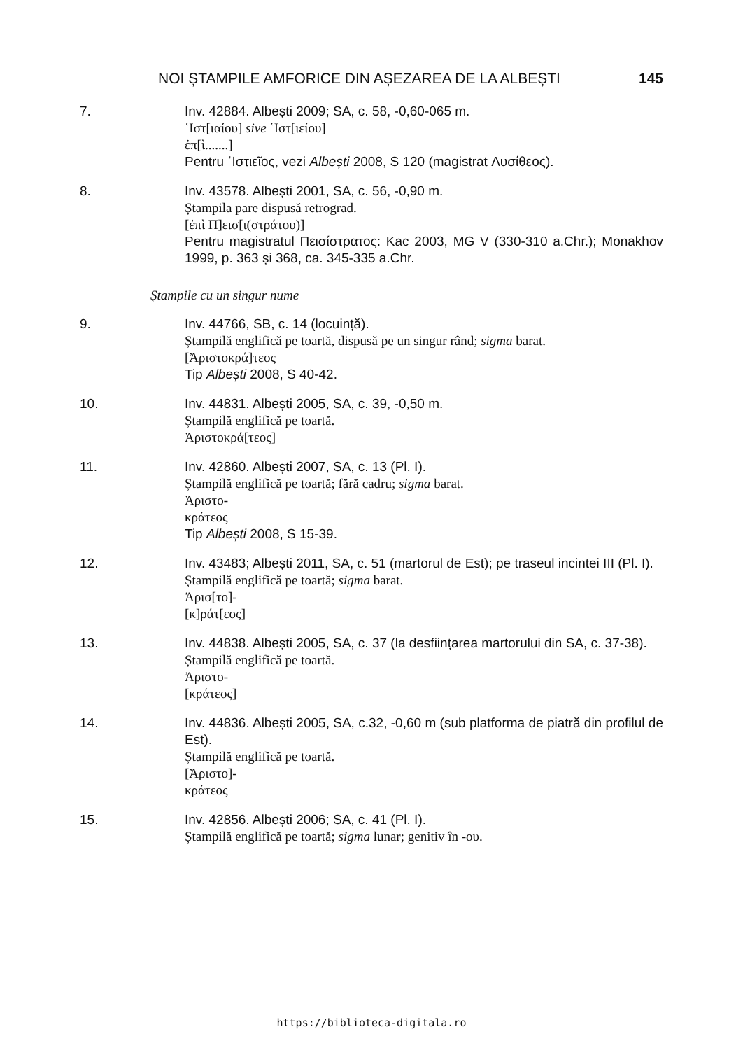NOI ȘTAMPILE AMFORICE DIN AȘEZAREA DE LA ALBEȘTI 145
7. Inv. 42884. Albești 2009; SA, c. 58, -0,60-065 m.
῾Ιστ[ιαίου] sive ῾Ιστ[ιείου]
ἐπ[ὶ.......]
Pentru ῾Ιστιεῖος, vezi Albești 2008, S 120 (magistrat Λυσίθεος).
8. Inv. 43578. Albești 2001, SA, c. 56, -0,90 m.
Ștampila pare dispusă retrograd.
[ἐπὶ Π]εισ[ι(στράτου)]
Pentru magistratul Πεισίστρατος: Kac 2003, MG V (330-310 a.Chr.); Monakhov 1999, p. 363 și 368, ca. 345-335 a.Chr.
Ștampile cu un singur nume
9. Inv. 44766, SB, c. 14 (locuință).
Ștampilă englifică pe toartă, dispusă pe un singur rând; sigma barat.
[Ἀριστοκρά]τεος
Tip Albești 2008, S 40-42.
10. Inv. 44831. Albești 2005, SA, c. 39, -0,50 m.
Ștampilă englifică pe toartă.
Ἀριστοκρά[τεος]
11. Inv. 42860. Albești 2007, SA, c. 13 (Pl. I).
Ștampilă englifică pe toartă; fără cadru; sigma barat.
Ἀριστο-
κράτεος
Tip Albești 2008, S 15-39.
12. Inv. 43483; Albești 2011, SA, c. 51 (martorul de Est); pe traseul incintei III (Pl. I).
Ștampilă englifică pe toartă; sigma barat.
Ἀρισ[το]-
[κ]ράτ[εος]
13. Inv. 44838. Albești 2005, SA, c. 37 (la desființarea martorului din SA, c. 37-38).
Ștampilă englifică pe toartă.
Ἀριστο-
[κράτεος]
14. Inv. 44836. Albești 2005, SA, c.32, -0,60 m (sub platforma de piatră din profilul de Est).
Ștampilă englifică pe toartă.
[Ἀριστο]-
κράτεος
15. Inv. 42856. Albești 2006; SA, c. 41 (Pl. I).
Ștampilă englifică pe toartă; sigma lunar; genitiv în -ου.
https://biblioteca-digitala.ro